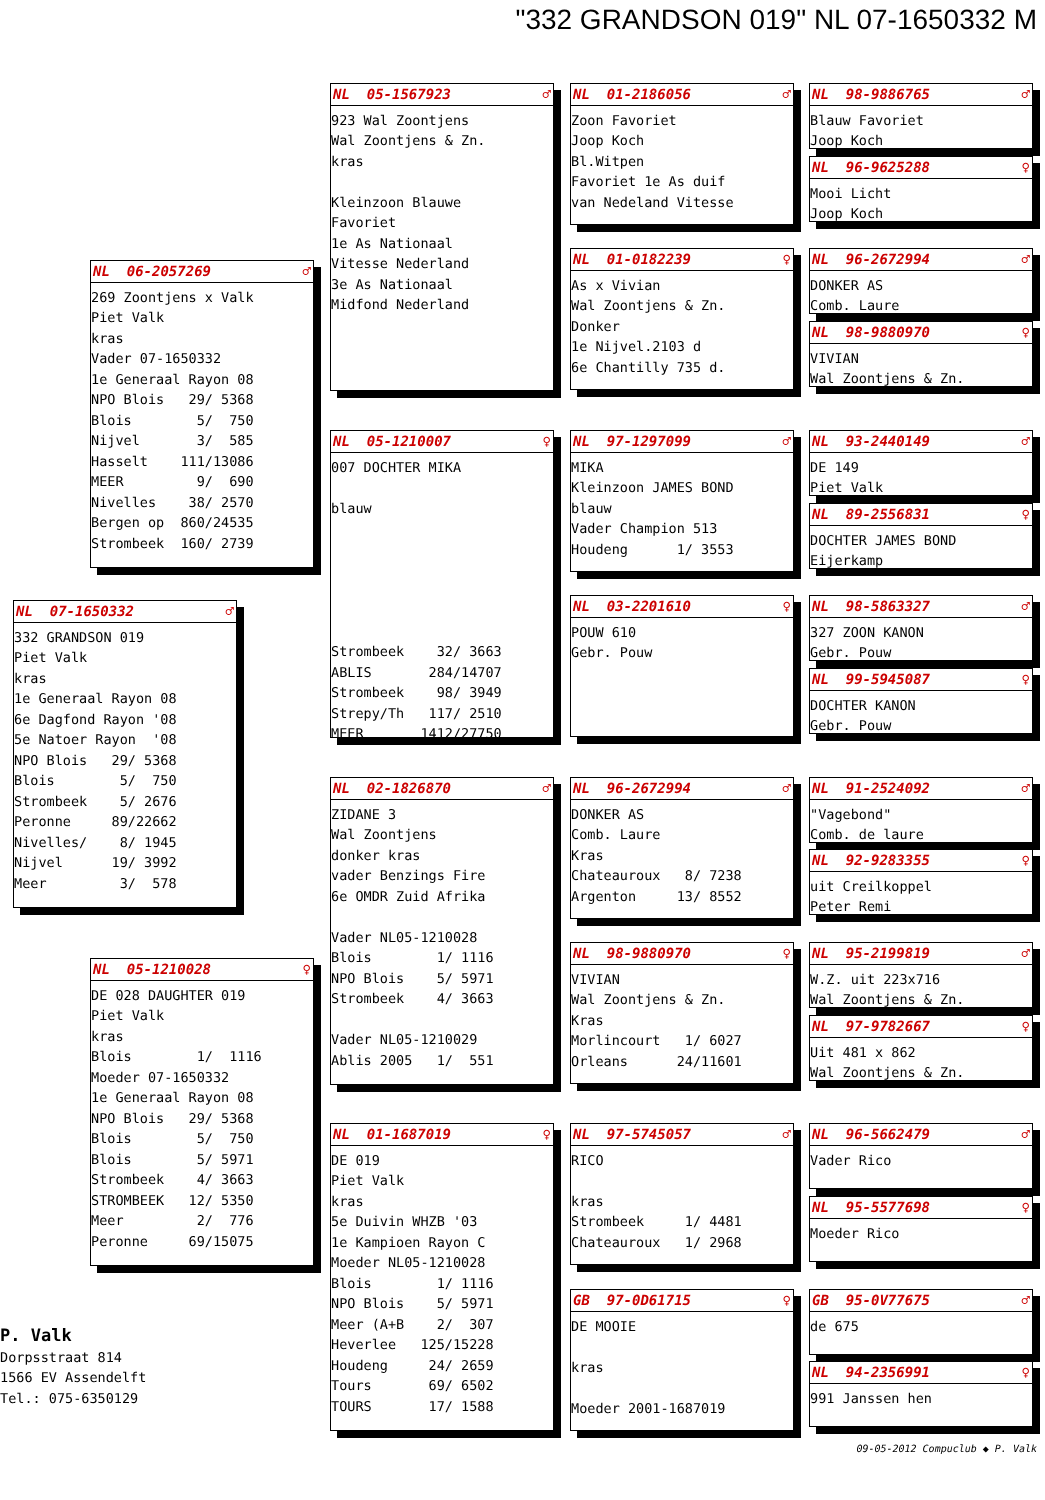"332 GRANDSON 019" NL 07-1650332 M
NL 07-1650332 ♂
332 GRANDSON 019 Piet Valk kras 1e Generaal Rayon 08 6e Dagfond Rayon '08 5e Natoer Rayon '08 NPO Blois 29/ 5368 Blois 5/ 750 Strombeek 5/ 2676 Peronne 89/22662 Nivelles/ 8/ 1945 Nijvel 19/ 3992 Meer 3/ 578
NL 06-2057269 ♂
269 Zoontjens x Valk Piet Valk kras Vader 07-1650332 1e Generaal Rayon 08 NPO Blois 29/ 5368 Blois 5/ 750 Nijvel 3/ 585 Hasselt 111/13086 MEER 9/ 690 Nivelles 38/ 2570 Bergen op 860/24535 Strombeek 160/ 2739
NL 05-1210028 ♀
DE 028 DAUGHTER 019 Piet Valk kras Blois 1/ 1116 Moeder 07-1650332 1e Generaal Rayon 08 NPO Blois 29/ 5368 Blois 5/ 750 Blois 5/ 5971 Strombeek 4/ 3663 STROMBEEK 12/ 5350 Meer 2/ 776 Peronne 69/15075
NL 05-1567923 ♂
923 Wal Zoontjens Wal Zoontjens & Zn. kras Kleinzoon Blauwe Favoriet 1e As Nationaal Vitesse Nederland 3e As Nationaal Midfond Nederland
NL 05-1210007 ♀
007 DOCHTER MIKA blauw Strombeek 32/ 3663 ABLIS 284/14707 Strombeek 98/ 3949 Strepy/Th 117/ 2510 MEER 1412/27750
NL 02-1826870 ♂
ZIDANE 3 Wal Zoontjens donker kras vader Benzings Fire 6e OMDR Zuid Afrika Vader NL05-1210028 Blois 1/ 1116 NPO Blois 5/ 5971 Strombeek 4/ 3663 Vader NL05-1210029 Ablis 2005 1/ 551
NL 01-1687019 ♀
DE 019 Piet Valk kras 5e Duivin WHZB '03 1e Kampioen Rayon C Moeder NL05-1210028 Blois 1/ 1116 NPO Blois 5/ 5971 Meer (A+B 2/ 307 Heverlee 125/15228 Houdeng 24/ 2659 Tours 69/ 6502 TOURS 17/ 1588
NL 01-2186056 ♂
Zoon Favoriet Joop Koch Bl.Witpen Favoriet 1e As duif van Nedeland Vitesse
NL 01-0182239 ♀
As x Vivian Wal Zoontjens & Zn. Donker 1e Nijvel.2103 d 6e Chantilly 735 d.
NL 97-1297099 ♂
MIKA Kleinzoon JAMES BOND blauw Vader Champion 513 Houdeng 1/ 3553
NL 03-2201610 ♀
POUW 610 Gebr. Pouw
NL 96-2672994 ♂
DONKER AS Comb. Laure Kras Chateauroux 8/ 7238 Argenton 13/ 8552
NL 98-9880970 ♀
VIVIAN Wal Zoontjens & Zn. Kras Morlincourt 1/ 6027 Orleans 24/11601
NL 97-5745057 ♂
RICO kras Strombeek 1/ 4481 Chateauroux 1/ 2968
GB 97-0D61715 ♀
DE MOOIE kras Moeder 2001-1687019
NL 98-9886765 ♂
Blauw Favoriet Joop Koch
NL 96-9625288 ♀
Mooi Licht Joop Koch
NL 96-2672994 ♂
DONKER AS Comb. Laure
NL 98-9880970 ♀
VIVIAN Wal Zoontjens & Zn.
NL 93-2440149 ♂
DE 149 Piet Valk
NL 89-2556831 ♀
DOCHTER JAMES BOND Eijerkamp
NL 98-5863327 ♂
327 ZOON KANON Gebr. Pouw
NL 99-5945087 ♀
DOCHTER KANON Gebr. Pouw
NL 91-2524092 ♂
"Vagebond" Comb. de laure
NL 92-9283355 ♀
uit Creilkoppel Peter Remi
NL 95-2199819 ♂
W.Z. uit 223x716 Wal Zoontjens & Zn.
NL 97-9782667 ♀
Uit 481 x 862 Wal Zoontjens & Zn.
NL 96-5662479 ♂
Vader Rico
NL 95-5577698 ♀
Moeder Rico
GB 95-0V77675 ♂
de 675
NL 94-2356991 ♀
991 Janssen hen
P. Valk
Dorpsstraat 814
1566 EV Assendelft
Tel.: 075-6350129
09-05-2012 Compuclub ◆ P. Valk